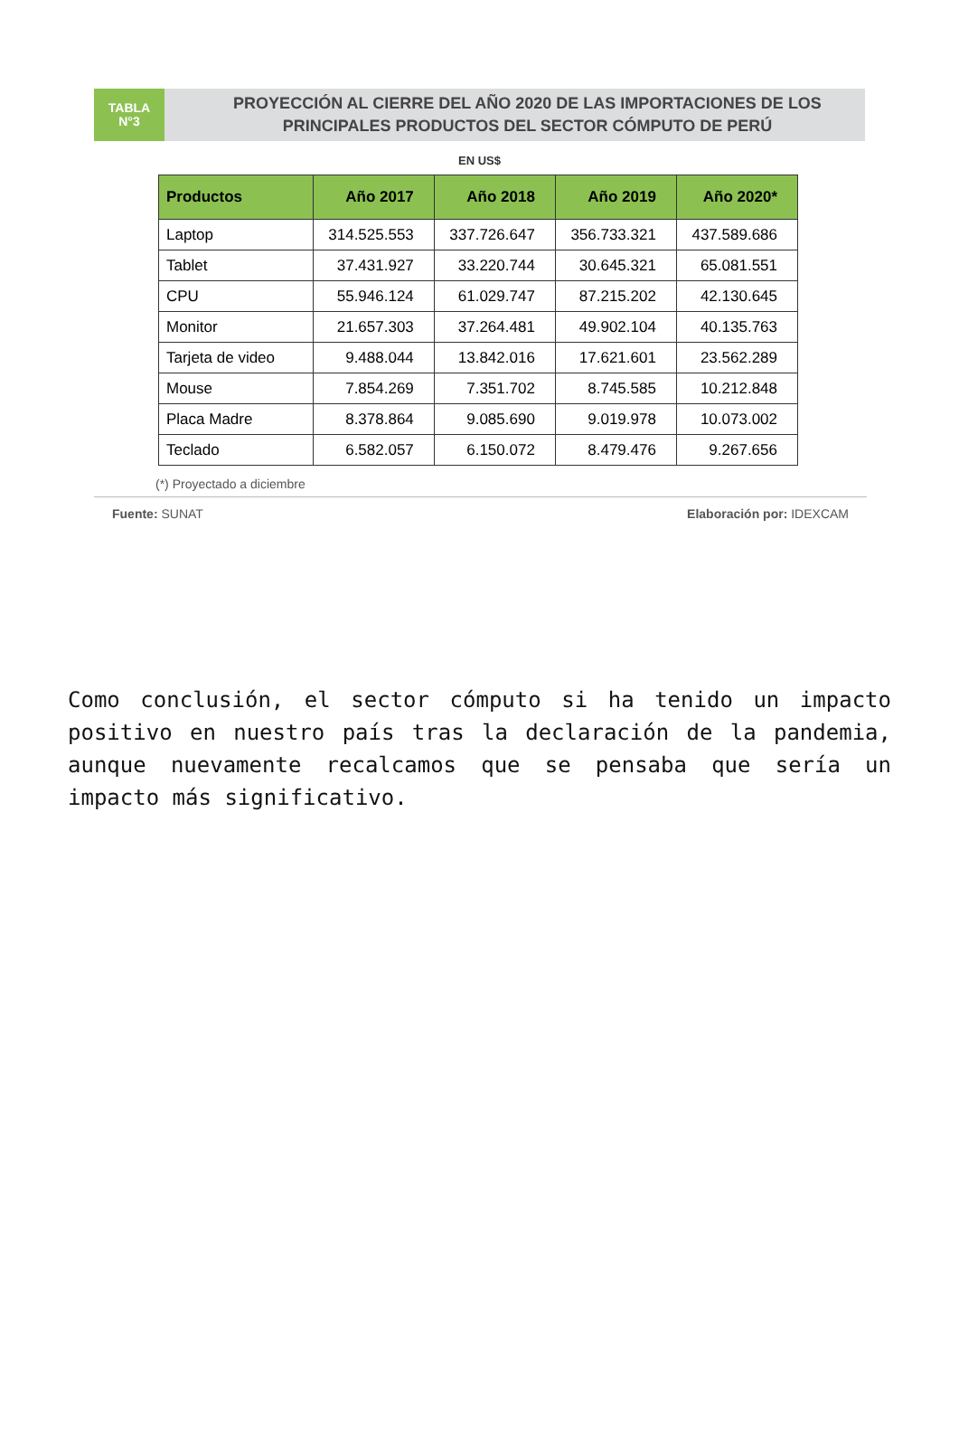TABLA
N°3
PROYECCIÓN AL CIERRE DEL AÑO 2020 DE LAS IMPORTACIONES DE LOS PRINCIPALES PRODUCTOS DEL SECTOR CÓMPUTO DE PERÚ
EN US$
| Productos | Año 2017 | Año 2018 | Año 2019 | Año 2020* |
| --- | --- | --- | --- | --- |
| Laptop | 314.525.553 | 337.726.647 | 356.733.321 | 437.589.686 |
| Tablet | 37.431.927 | 33.220.744 | 30.645.321 | 65.081.551 |
| CPU | 55.946.124 | 61.029.747 | 87.215.202 | 42.130.645 |
| Monitor | 21.657.303 | 37.264.481 | 49.902.104 | 40.135.763 |
| Tarjeta de video | 9.488.044 | 13.842.016 | 17.621.601 | 23.562.289 |
| Mouse | 7.854.269 | 7.351.702 | 8.745.585 | 10.212.848 |
| Placa Madre | 8.378.864 | 9.085.690 | 9.019.978 | 10.073.002 |
| Teclado | 6.582.057 | 6.150.072 | 8.479.476 | 9.267.656 |
(*) Proyectado a diciembre
Fuente: SUNAT Elaboración por: IDEXCAM
Como conclusión, el sector cómputo si ha tenido un impacto positivo en nuestro país tras la declaración de la pandemia, aunque nuevamente recalcamos que se pensaba que sería un impacto más significativo.